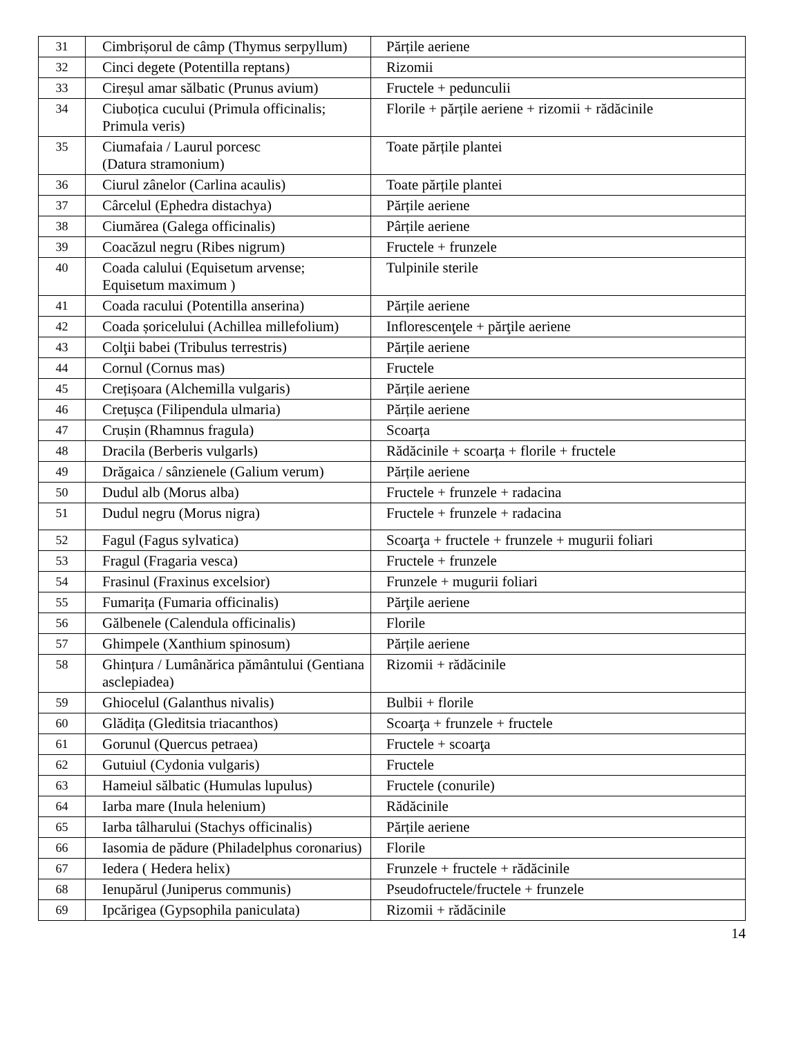| 31 | Cimbrișorul de câmp (Thymus serpyllum) | Părțile aeriene |
| 32 | Cinci degete (Potentilla reptans) | Rizomii |
| 33 | Cireșul amar sălbatic (Prunus avium) | Fructele + pedunculii |
| 34 | Ciuboțica cucului (Primula officinalis; Primula veris) | Florile + părțile aeriene + rizomii + rădăcinile |
| 35 | Ciumafaia / Laurul porcesc (Datura stramonium) | Toate părțile plantei |
| 36 | Ciurul zânelor (Carlina acaulis) | Toate părțile plantei |
| 37 | Cârcelul (Ephedra distachya) | Părțile aeriene |
| 38 | Ciumărea (Galega officinalis) | Pârțile aeriene |
| 39 | Coacăzul negru (Ribes nigrum) | Fructele + frunzele |
| 40 | Coada calului (Equisetum arvense; Equisetum maximum ) | Tulpinile sterile |
| 41 | Coada racului (Potentilla anserina) | Părțile aeriene |
| 42 | Coada șoricelului (Achillea millefolium) | Inflorescenţele + părţile aeriene |
| 43 | Colţii babei (Tribulus terrestris) | Părțile aeriene |
| 44 | Cornul (Cornus mas) | Fructele |
| 45 | Crețișoara (Alchemilla vulgaris) | Părțile aeriene |
| 46 | Crețușca (Filipendula ulmaria) | Părțile aeriene |
| 47 | Crușin (Rhamnus fragula) | Scoarța |
| 48 | Dracila (Berberis vulgarls) | Rădăcinile + scoarța + florile + fructele |
| 49 | Drăgaica / sânzienele (Galium verum) | Părțile aeriene |
| 50 | Dudul alb (Morus alba) | Fructele + frunzele + radacina |
| 51 | Dudul negru (Morus nigra) | Fructele + frunzele + radacina |
| 52 | Fagul (Fagus sylvatica) | Scoarţa + fructele + frunzele + mugurii foliari |
| 53 | Fragul (Fragaria vesca) | Fructele + frunzele |
| 54 | Frasinul (Fraxinus excelsior) | Frunzele + mugurii foliari |
| 55 | Fumarița (Fumaria officinalis) | Părţile aeriene |
| 56 | Gălbenele (Calendula officinalis) | Florile |
| 57 | Ghimpele (Xanthium spinosum) | Părțile aeriene |
| 58 | Ghințura / Lumânărica pământului (Gentiana asclepiadea) | Rizomii + rădăcinile |
| 59 | Ghiocelul (Galanthus nivalis) | Bulbii + florile |
| 60 | Glădița (Gleditsia triacanthos) | Scoarţa + frunzele + fructele |
| 61 | Gorunul (Quercus petraea) | Fructele + scoarţa |
| 62 | Gutuiul (Cydonia vulgaris) | Fructele |
| 63 | Hameiul sălbatic (Humulas lupulus) | Fructele (conurile) |
| 64 | Iarba mare (Inula helenium) | Rădăcinile |
| 65 | Iarba tâlharului (Stachys officinalis) | Părțile aeriene |
| 66 | Iasomia de pădure (Philadelphus coronarius) | Florile |
| 67 | Iedera ( Hedera helix) | Frunzele + fructele + rădăcinile |
| 68 | Ienupărul (Juniperus communis) | Pseudofructele/fructele + frunzele |
| 69 | Ipcărigea (Gypsophila paniculata) | Rizomii + rădăcinile |
14